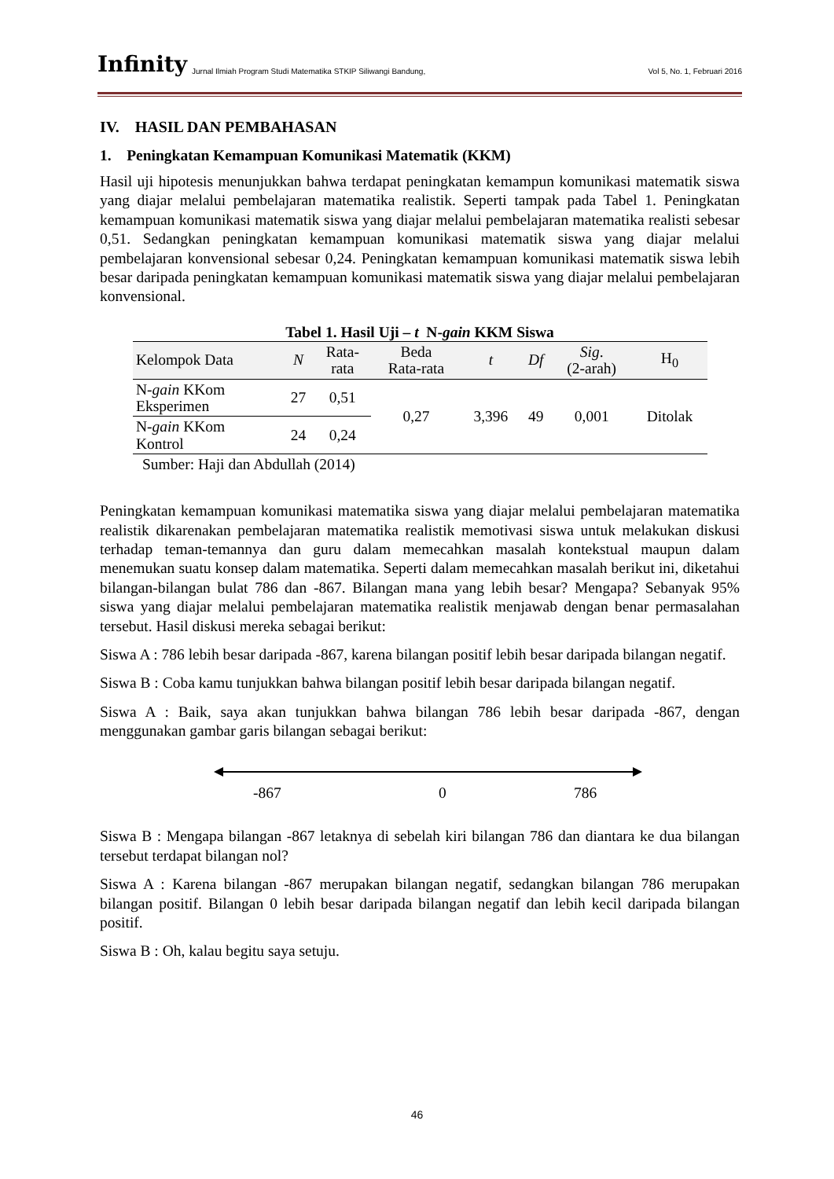Infinity Jurnal Ilmiah Program Studi Matematika STKIP Siliwangi Bandung, Vol 5, No. 1, Februari 2016
IV. HASIL DAN PEMBAHASAN
1. Peningkatan Kemampuan Komunikasi Matematik (KKM)
Hasil uji hipotesis menunjukkan bahwa terdapat peningkatan kemampun komunikasi matematik siswa yang diajar melalui pembelajaran matematika realistik. Seperti tampak pada Tabel 1. Peningkatan kemampuan komunikasi matematik siswa yang diajar melalui pembelajaran matematika realisti sebesar 0,51. Sedangkan peningkatan kemampuan komunikasi matematik siswa yang diajar melalui pembelajaran konvensional sebesar 0,24. Peningkatan kemampuan komunikasi matematik siswa lebih besar daripada peningkatan kemampuan komunikasi matematik siswa yang diajar melalui pembelajaran konvensional.
Tabel 1. Hasil Uji – t N-gain KKM Siswa
| Kelompok Data | N | Rata- rata | Beda Rata-rata | t | Df | Sig . (2-arah) | H<sub>0</sub> |
| --- | --- | --- | --- | --- | --- | --- | --- |
| N- gain KKom Eksperimen | 27 | 0,51 | 0,27 | 3,396 | 49 | 0,001 | Ditolak |
| N- gain KKom Kontrol | 24 | 0,24 | | | | | |
Sumber: Haji dan Abdullah (2014)
Peningkatan kemampuan komunikasi matematika siswa yang diajar melalui pembelajaran matematika realistik dikarenakan pembelajaran matematika realistik memotivasi siswa untuk melakukan diskusi terhadap teman-temannya dan guru dalam memecahkan masalah kontekstual maupun dalam menemukan suatu konsep dalam matematika. Seperti dalam memecahkan masalah berikut ini, diketahui bilangan-bilangan bulat 786 dan -867. Bilangan mana yang lebih besar? Mengapa? Sebanyak 95% siswa yang diajar melalui pembelajaran matematika realistik menjawab dengan benar permasalahan tersebut. Hasil diskusi mereka sebagai berikut:
Siswa A : 786 lebih besar daripada -867, karena bilangan positif lebih besar daripada bilangan negatif.
Siswa B : Coba kamu tunjukkan bahwa bilangan positif lebih besar daripada bilangan negatif.
Siswa A : Baik, saya akan tunjukkan bahwa bilangan 786 lebih besar daripada -867, dengan menggunakan gambar garis bilangan sebagai berikut:
-867 0 786
Siswa B : Mengapa bilangan -867 letaknya di sebelah kiri bilangan 786 dan diantara ke dua bilangan tersebut terdapat bilangan nol?
Siswa A : Karena bilangan -867 merupakan bilangan negatif, sedangkan bilangan 786 merupakan bilangan positif. Bilangan 0 lebih besar daripada bilangan negatif dan lebih kecil daripada bilangan positif.
Siswa B : Oh, kalau begitu saya setuju.
46